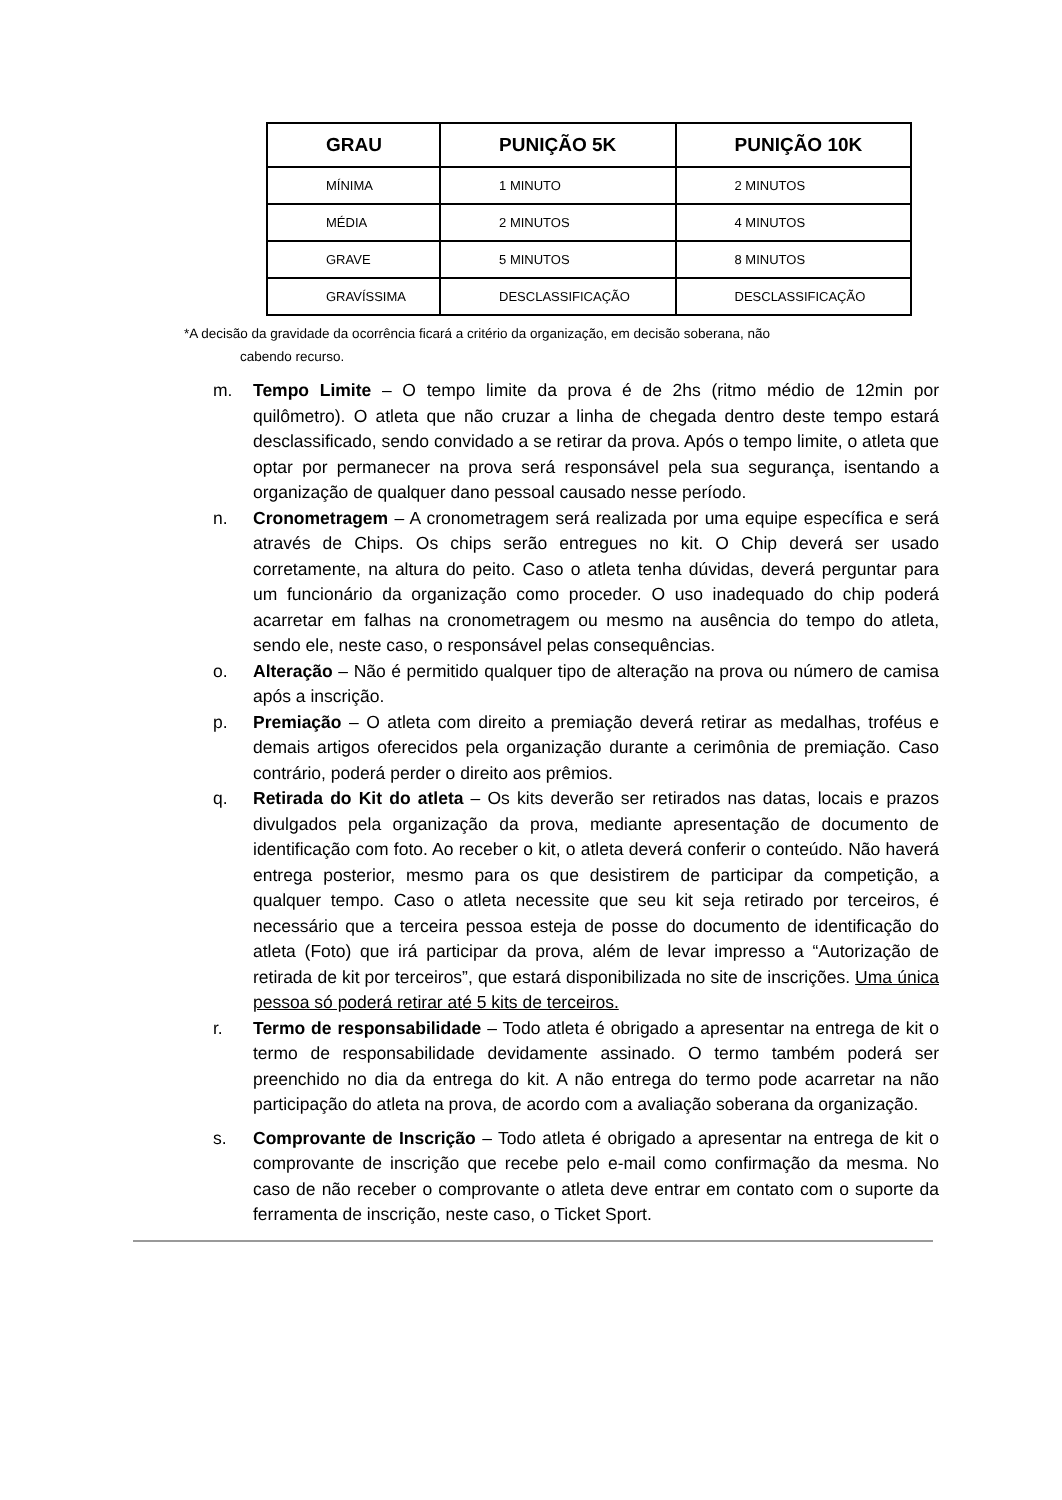| GRAU | PUNIÇÃO 5K | PUNIÇÃO 10K |
| --- | --- | --- |
| MÍNIMA | 1 MINUTO | 2 MINUTOS |
| MÉDIA | 2 MINUTOS | 4 MINUTOS |
| GRAVE | 5 MINUTOS | 8 MINUTOS |
| GRAVÍSSIMA | DESCLASSIFICAÇÃO | DESCLASSIFICAÇÃO |
*A decisão da gravidade da ocorrência ficará a critério da organização, em decisão soberana, não
cabendo recurso.
m. Tempo Limite – O tempo limite da prova é de 2hs (ritmo médio de 12min por quilômetro). O atleta que não cruzar a linha de chegada dentro deste tempo estará desclassificado, sendo convidado a se retirar da prova. Após o tempo limite, o atleta que optar por permanecer na prova será responsável pela sua segurança, isentando a organização de qualquer dano pessoal causado nesse período.
n. Cronometragem – A cronometragem será realizada por uma equipe específica e será através de Chips. Os chips serão entregues no kit. O Chip deverá ser usado corretamente, na altura do peito. Caso o atleta tenha dúvidas, deverá perguntar para um funcionário da organização como proceder. O uso inadequado do chip poderá acarretar em falhas na cronometragem ou mesmo na ausência do tempo do atleta, sendo ele, neste caso, o responsável pelas consequências.
o. Alteração – Não é permitido qualquer tipo de alteração na prova ou número de camisa após a inscrição.
p. Premiação – O atleta com direito a premiação deverá retirar as medalhas, troféus e demais artigos oferecidos pela organização durante a cerimônia de premiação. Caso contrário, poderá perder o direito aos prêmios.
q. Retirada do Kit do atleta – Os kits deverão ser retirados nas datas, locais e prazos divulgados pela organização da prova, mediante apresentação de documento de identificação com foto. Ao receber o kit, o atleta deverá conferir o conteúdo. Não haverá entrega posterior, mesmo para os que desistirem de participar da competição, a qualquer tempo. Caso o atleta necessite que seu kit seja retirado por terceiros, é necessário que a terceira pessoa esteja de posse do documento de identificação do atleta (Foto) que irá participar da prova, além de levar impresso a “Autorização de retirada de kit por terceiros”, que estará disponibilizada no site de inscrições. Uma única pessoa só poderá retirar até 5 kits de terceiros.
r. Termo de responsabilidade – Todo atleta é obrigado a apresentar na entrega de kit o termo de responsabilidade devidamente assinado. O termo também poderá ser preenchido no dia da entrega do kit. A não entrega do termo pode acarretar na não participação do atleta na prova, de acordo com a avaliação soberana da organização.
s. Comprovante de Inscrição – Todo atleta é obrigado a apresentar na entrega de kit o comprovante de inscrição que recebe pelo e-mail como confirmação da mesma. No caso de não receber o comprovante o atleta deve entrar em contato com o suporte da ferramenta de inscrição, neste caso, o Ticket Sport.